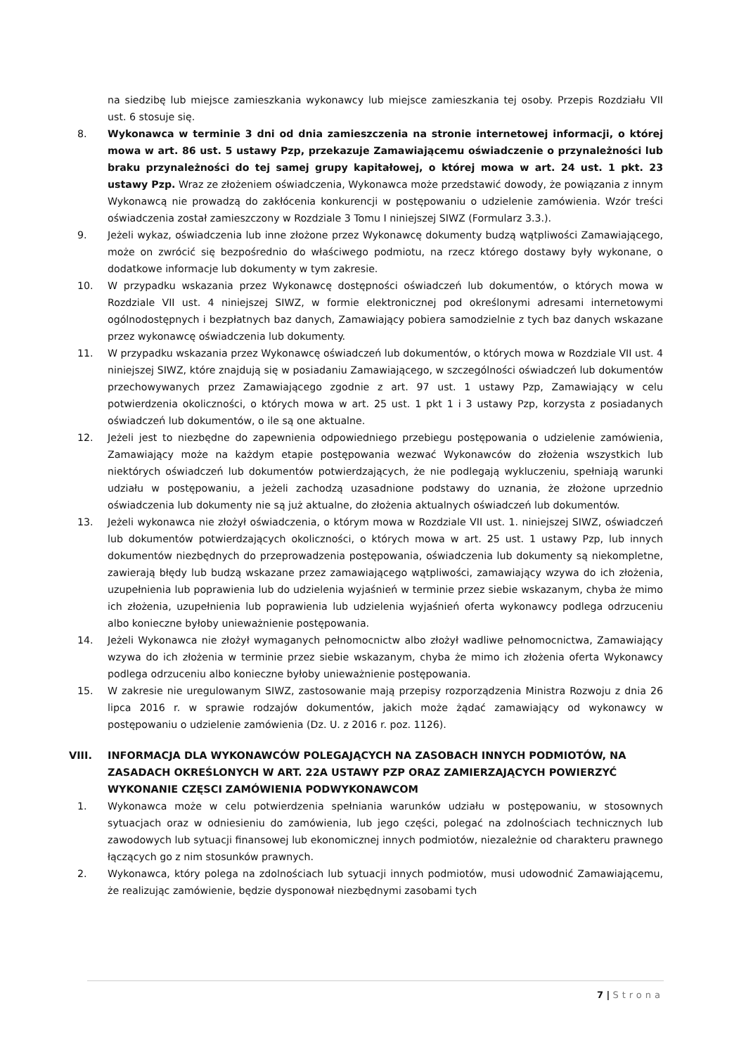na siedzibę lub miejsce zamieszkania wykonawcy lub miejsce zamieszkania tej osoby. Przepis Rozdziału VII ust. 6 stosuje się.
8. Wykonawca w terminie 3 dni od dnia zamieszczenia na stronie internetowej informacji, o której mowa w art. 86 ust. 5 ustawy Pzp, przekazuje Zamawiającemu oświadczenie o przynależności lub braku przynależności do tej samej grupy kapitałowej, o której mowa w art. 24 ust. 1 pkt. 23 ustawy Pzp. Wraz ze złożeniem oświadczenia, Wykonawca może przedstawić dowody, że powiązania z innym Wykonawcą nie prowadzą do zakłócenia konkurencji w postępowaniu o udzielenie zamówienia. Wzór treści oświadczenia został zamieszczony w Rozdziale 3 Tomu I niniejszej SIWZ (Formularz 3.3.).
9. Jeżeli wykaz, oświadczenia lub inne złożone przez Wykonawcę dokumenty budzą wątpliwości Zamawiającego, może on zwrócić się bezpośrednio do właściwego podmiotu, na rzecz którego dostawy były wykonane, o dodatkowe informacje lub dokumenty w tym zakresie.
10. W przypadku wskazania przez Wykonawcę dostępności oświadczeń lub dokumentów, o których mowa w Rozdziale VII ust. 4 niniejszej SIWZ, w formie elektronicznej pod określonymi adresami internetowymi ogólnodostępnych i bezpłatnych baz danych, Zamawiający pobiera samodzielnie z tych baz danych wskazane przez wykonawcę oświadczenia lub dokumenty.
11. W przypadku wskazania przez Wykonawcę oświadczeń lub dokumentów, o których mowa w Rozdziale VII ust. 4 niniejszej SIWZ, które znajdują się w posiadaniu Zamawiającego, w szczególności oświadczeń lub dokumentów przechowywanych przez Zamawiającego zgodnie z art. 97 ust. 1 ustawy Pzp, Zamawiający w celu potwierdzenia okoliczności, o których mowa w art. 25 ust. 1 pkt 1 i 3 ustawy Pzp, korzysta z posiadanych oświadczeń lub dokumentów, o ile są one aktualne.
12. Jeżeli jest to niezbędne do zapewnienia odpowiedniego przebiegu postępowania o udzielenie zamówienia, Zamawiający może na każdym etapie postępowania wezwać Wykonawców do złożenia wszystkich lub niektórych oświadczeń lub dokumentów potwierdzających, że nie podlegają wykluczeniu, spełniają warunki udziału w postępowaniu, a jeżeli zachodzą uzasadnione podstawy do uznania, że złożone uprzednio oświadczenia lub dokumenty nie są już aktualne, do złożenia aktualnych oświadczeń lub dokumentów.
13. Jeżeli wykonawca nie złożył oświadczenia, o którym mowa w Rozdziale VII ust. 1. niniejszej SIWZ, oświadczeń lub dokumentów potwierdzających okoliczności, o których mowa w art. 25 ust. 1 ustawy Pzp, lub innych dokumentów niezbędnych do przeprowadzenia postępowania, oświadczenia lub dokumenty są niekompletne, zawierają błędy lub budzą wskazane przez zamawiającego wątpliwości, zamawiający wzywa do ich złożenia, uzupełnienia lub poprawienia lub do udzielenia wyjaśnień w terminie przez siebie wskazanym, chyba że mimo ich złożenia, uzupełnienia lub poprawienia lub udzielenia wyjaśnień oferta wykonawcy podlega odrzuceniu albo konieczne byłoby unieważnienie postępowania.
14. Jeżeli Wykonawca nie złożył wymaganych pełnomocnictw albo złożył wadliwe pełnomocnictwa, Zamawiający wzywa do ich złożenia w terminie przez siebie wskazanym, chyba że mimo ich złożenia oferta Wykonawcy podlega odrzuceniu albo konieczne byłoby unieważnienie postępowania.
15. W zakresie nie uregulowanym SIWZ, zastosowanie mają przepisy rozporządzenia Ministra Rozwoju z dnia 26 lipca 2016 r. w sprawie rodzajów dokumentów, jakich może żądać zamawiający od wykonawcy w postępowaniu o udzielenie zamówienia (Dz. U. z 2016 r. poz. 1126).
VIII. INFORMACJA DLA WYKONAWCÓW POLEGAJĄCYCH NA ZASOBACH INNYCH PODMIOTÓW, NA ZASADACH OKREŚLONYCH W ART. 22A USTAWY PZP ORAZ ZAMIERZAJĄCYCH POWIERZYĆ WYKONANIE CZĘSCI ZAMÓWIENIA PODWYKONAWCOM
1. Wykonawca może w celu potwierdzenia spełniania warunków udziału w postępowaniu, w stosownych sytuacjach oraz w odniesieniu do zamówienia, lub jego części, polegać na zdolnościach technicznych lub zawodowych lub sytuacji finansowej lub ekonomicznej innych podmiotów, niezależnie od charakteru prawnego łączących go z nim stosunków prawnych.
2. Wykonawca, który polega na zdolnościach lub sytuacji innych podmiotów, musi udowodnić Zamawiającemu, że realizując zamówienie, będzie dysponował niezbędnymi zasobami tych
7 | Strona